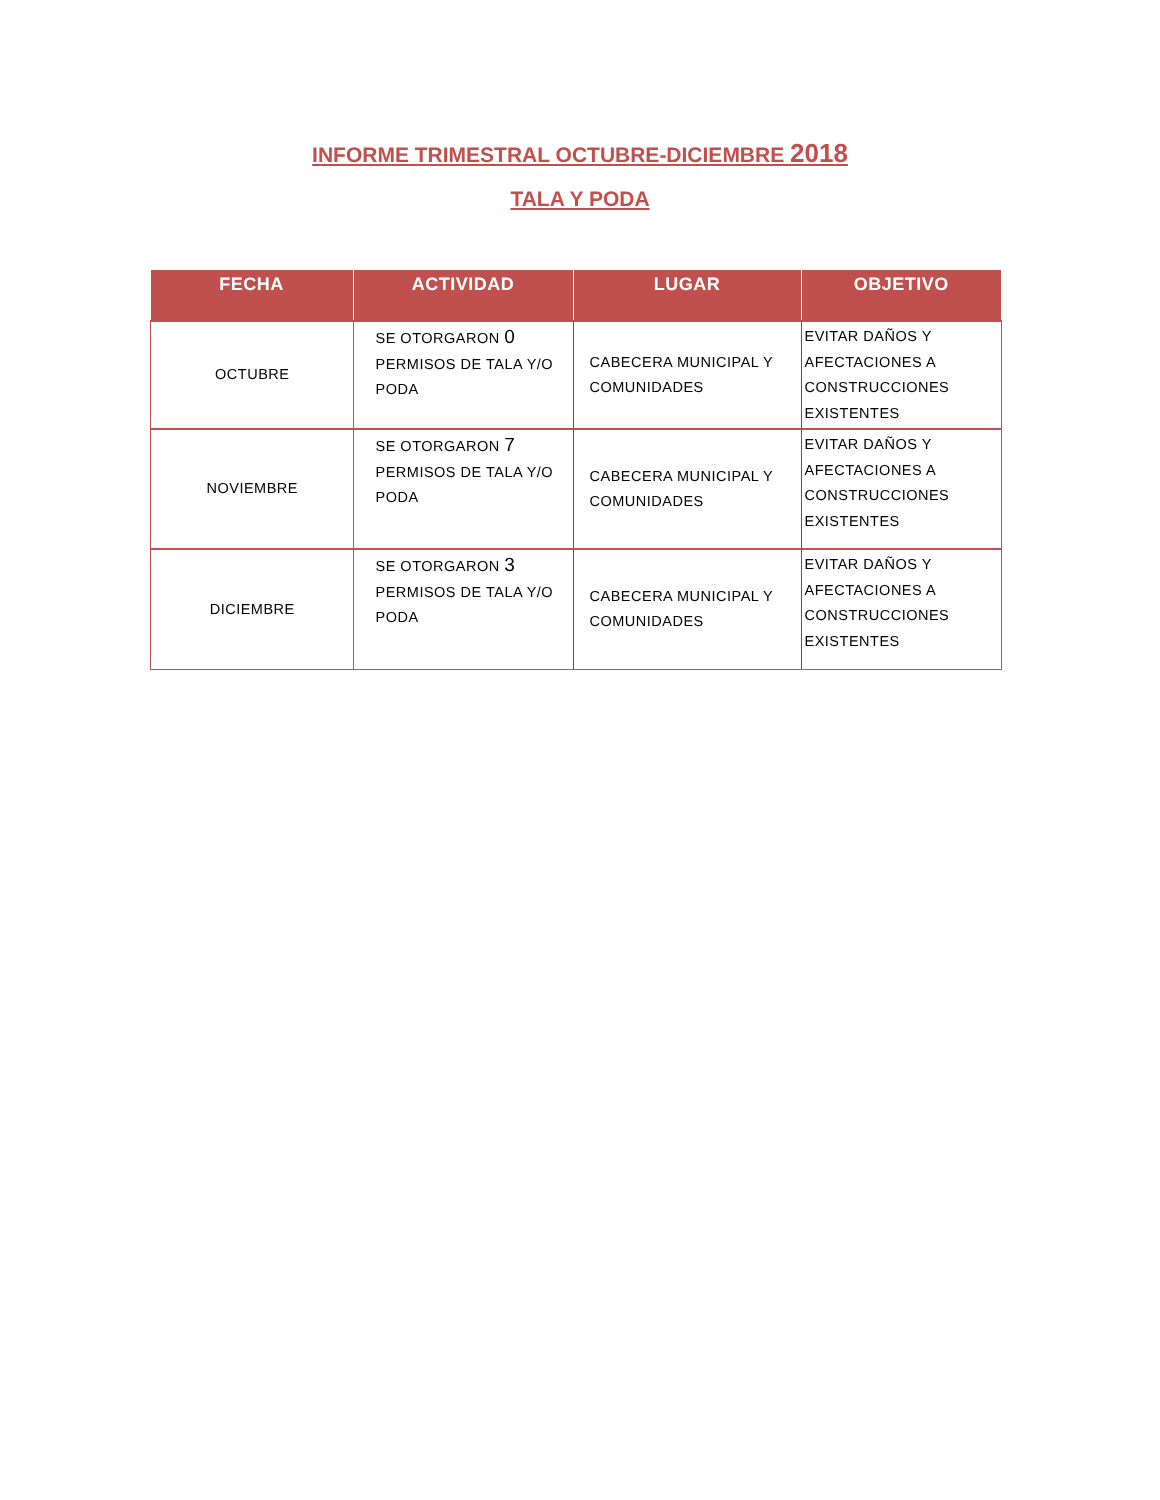INFORME TRIMESTRAL OCTUBRE-DICIEMBRE 2018
TALA Y PODA
| FECHA | ACTIVIDAD | LUGAR | OBJETIVO |
| --- | --- | --- | --- |
| OCTUBRE | SE OTORGARON 0 PERMISOS DE TALA Y/O PODA | CABECERA MUNICIPAL Y COMUNIDADES | EVITAR DAÑOS Y AFECTACIONES A CONSTRUCCIONES EXISTENTES |
| NOVIEMBRE | SE OTORGARON 7 PERMISOS DE TALA Y/O PODA | CABECERA MUNICIPAL Y COMUNIDADES | EVITAR DAÑOS Y AFECTACIONES A CONSTRUCCIONES EXISTENTES |
| DICIEMBRE | SE OTORGARON 3 PERMISOS DE TALA Y/O PODA | CABECERA MUNICIPAL Y COMUNIDADES | EVITAR DAÑOS Y AFECTACIONES A CONSTRUCCIONES EXISTENTES |